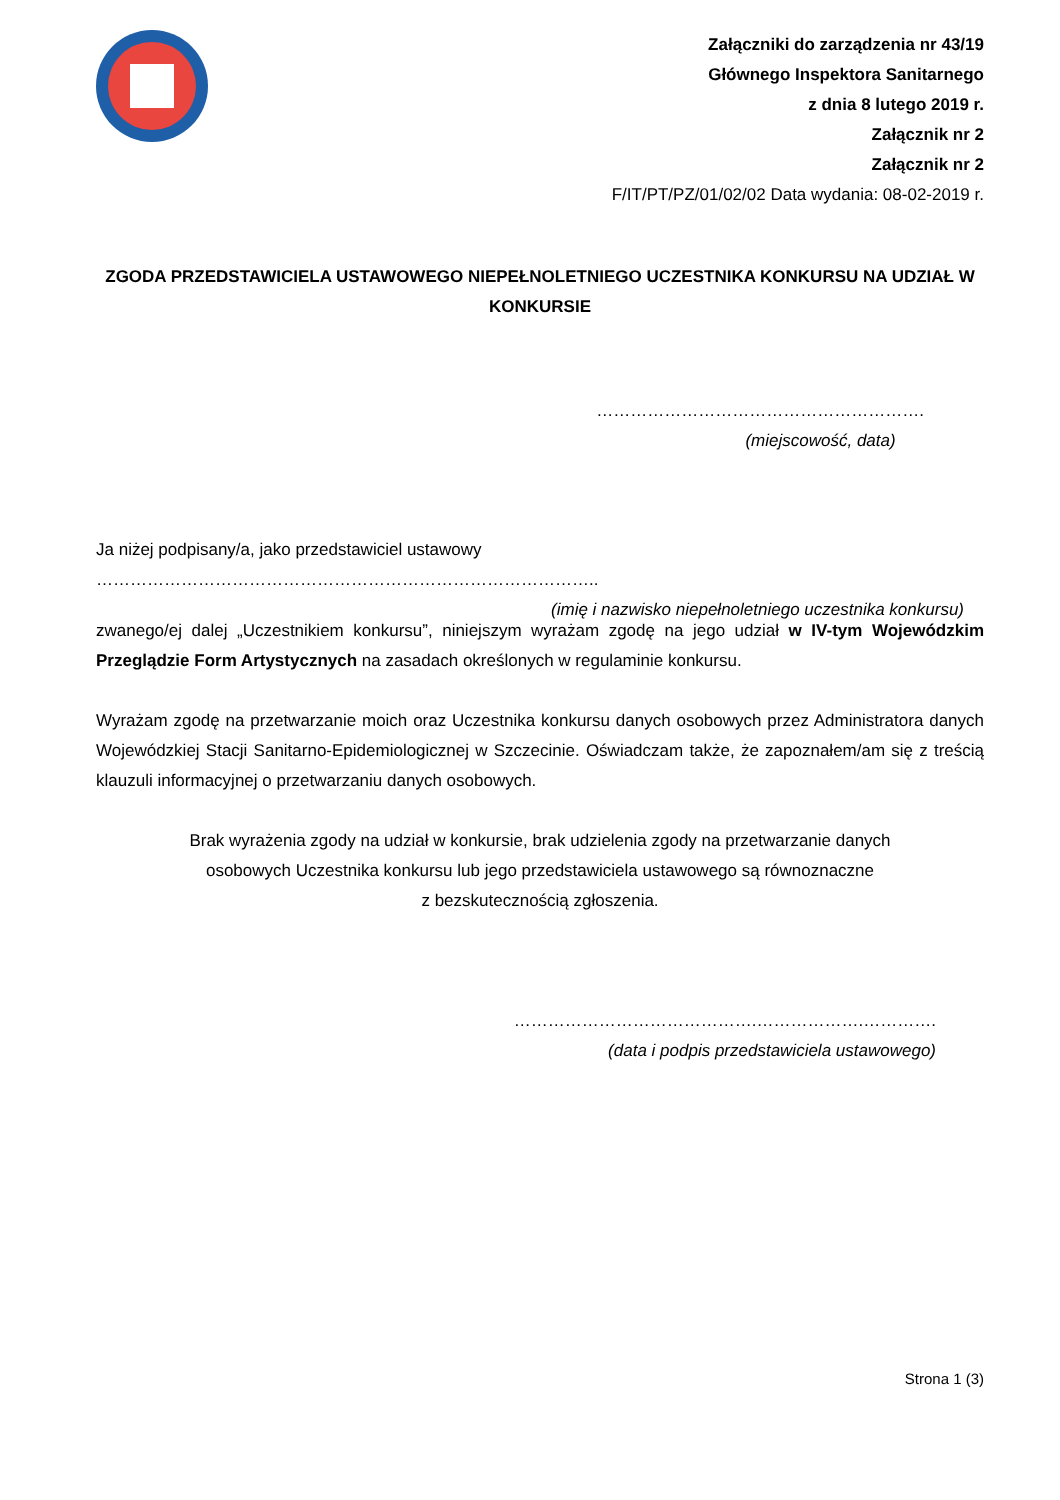Załączniki do zarządzenia nr 43/19
Głównego Inspektora Sanitarnego
z dnia 8 lutego 2019 r.
Załącznik nr 2
Załącznik nr 2
F/IT/PT/PZ/01/02/02 Data wydania: 08-02-2019 r.
ZGODA PRZEDSTAWICIELA USTAWOWEGO NIEPEŁNOLETNIEGO UCZESTNIKA KONKURSU NA UDZIAŁ W KONKURSIE
………………………………………………….
(miejscowość, data)
Ja niżej podpisany/a, jako przedstawiciel ustawowy ……………………………………………………………………………..
(imię i nazwisko niepełnoletniego uczestnika konkursu)
zwanego/ej dalej „Uczestnikiem konkursu”, niniejszym wyrażam zgodę na jego udział w IV-tym Wojewódzkim Przeglądzie Form Artystycznych na zasadach określonych w regulaminie konkursu.
Wyrażam zgodę na przetwarzanie moich oraz Uczestnika konkursu danych osobowych przez Administratora danych Wojewódzkiej Stacji Sanitarno-Epidemiologicznej w Szczecinie. Oświadczam także, że zapoznałem/am się z treścią klauzuli informacyjnej o przetwarzaniu danych osobowych.
Brak wyrażenia zgody na udział w konkursie, brak udzielenia zgody na przetwarzanie danych
osobowych Uczestnika konkursu lub jego przedstawiciela ustawowego są równoznaczne
z bezskutecznością zgłoszenia.
…………………………………….……………….………….
(data i podpis przedstawiciela ustawowego)
Strona 1 (3)